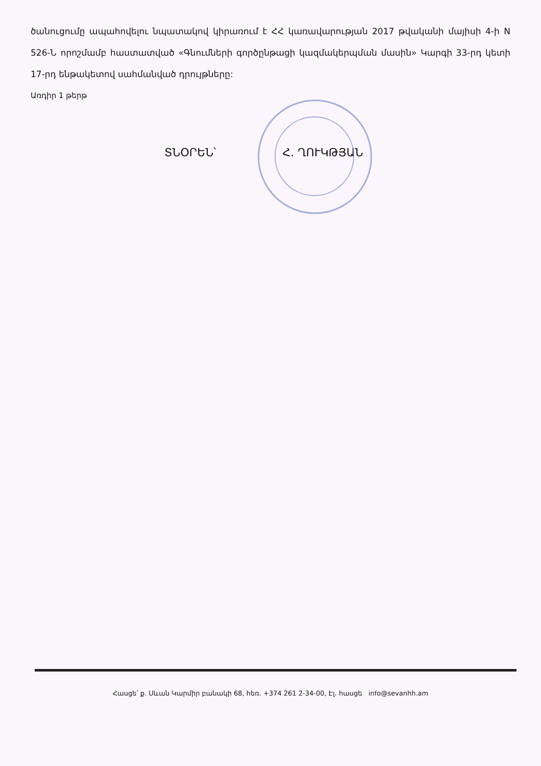ծանուցումը ապահովելու նպատակով կիրառում է ՀՀ կառավարության 2017 թվականի մայիսի 4-ի N 526-Ն որոշմամբ հաստատված «Գնումների գործընթացի կազմակերպման մասին» Կարգի 33-րդ կետի 17-րդ ենթակետով սահմանված դրույթները:
Առդիր 1 թերթ
ՏՆՕՐԵՆ՝ Հ. ՂՈՒԿԹՅԱՆ
Հասցե՝ ք. Սևան Կարմիր բանակի 68, հեռ. +374 261 2-34-00, Էլ. հասցե info@sevanhh.am